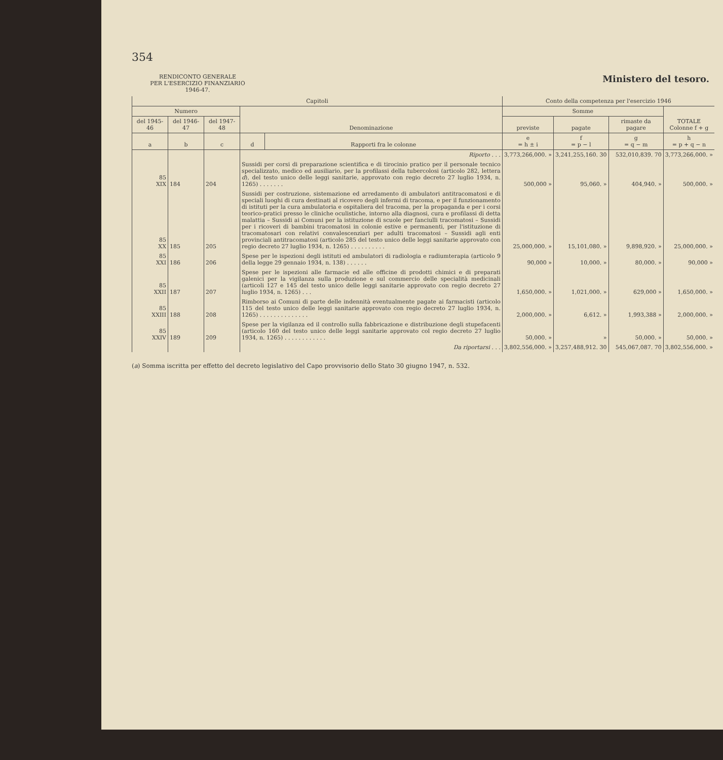354
RENDICONTO GENERALE
PER L'ESERCIZIO FINANZIARIO
1946-47.
Ministero del tesoro.
| Capitoli | | | | | Conto della competenza per l'esercizio 1946 | | | |
| --- | --- | --- | --- | --- | --- | --- | --- | --- |
| Numero | | | Denominazione | | Somme | | | TOTALE Colonne f + g |
| del 1945-46 | del 1946-47 | del 1947-48 | | | previste | pagate | rimaste da pagare | |
| a | b | c | d | Rapporti fra le colonne | e = h ± i | f = p − l | g = q − m | h = p + q − n |
| | | | Riporto . . . | | 3,773,266,000. » | 3,241,255,160. 30 | 532,010,839. 70 | 3,773,266,000. » |
| 85 XIX | 184 | 204 | Sussidi per corsi di preparazione scientifica e di tirocinio pratico per il personale tecnico specializzato, medico ed ausiliario, per la profilassi della tubercolosi (articolo 282, lettera d ), del testo unico delle leggi sanitarie, approvato con regio decreto 27 luglio 1934, n. 1265) . . . . . . . | | 500,000 » | 95,060. » | 404,940. » | 500,000. » |
| 85 XX | 185 | 205 | Sussidi per costruzione, sistemazione ed arredamento di ambulatori antitracomatosi e di speciali luoghi di cura destinati al ricovero degli infermi di tracoma, e per il funzionamento di istituti per la cura ambulatoria e ospitaliera del tracoma, per la propaganda e per i corsi teorico-pratici presso le cliniche oculistiche, intorno alla diagnosi, cura e profilassi di detta malattia – Sussidi ai Comuni per la istituzione di scuole per fanciulli tracomatosi – Sussidi per i ricoveri di bambini tracomatosi in colonie estive e permanenti, per l'istituzione di tracomatosari con relativi convalescenziari per adulti tracomatosi – Sussidi agli enti provinciali antitracomatosi (articolo 285 del testo unico delle leggi sanitarie approvato con regio decreto 27 luglio 1934, n. 1265) . . . . . . . . . . | | 25,000,000. » | 15,101,080. » | 9,898,920. » | 25,000,000. » |
| 85 XXI | 186 | 206 | Spese per le ispezioni degli istituti ed ambulatori di radiologia e radiumterapia (articolo 9 della legge 29 gennaio 1934, n. 138) . . . . . . | | 90,000 » | 10,000. » | 80,000. » | 90,000 » |
| 85 XXII | 187 | 207 | Spese per le ispezioni alle farmacie ed alle officine di prodotti chimici e di preparati galenici per la vigilanza sulla produzione e sul commercio delle specialità medicinali (articoli 127 e 145 del testo unico delle leggi sanitarie approvato con regio decreto 27 luglio 1934, n. 1265) . . . | | 1,650,000. » | 1,021,000. » | 629,000 » | 1,650,000. » |
| 85 XXIII | 188 | 208 | Rimborso ai Comuni di parte delle indennità eventualmente pagate ai farmacisti (articolo 115 del testo unico delle leggi sanitarie approvato con regio decreto 27 luglio 1934, n. 1265) . . . . . . . . . . . . . . | | 2,000,000. » | 6,612. » | 1,993,388 » | 2,000,000. » |
| 85 XXIV | 189 | 209 | Spese per la vigilanza ed il controllo sulla fabbricazione e distribuzione degli stupefacenti (articolo 160 del testo unico delle leggi sanitarie approvato col regio decreto 27 luglio 1934, n. 1265) . . . . . . . . . . . . | | 50,000. » | » | 50,000. » | 50,000. » |
| | | | Da riportarsi . . . | | 3,802,556,000. » | 3,257,488,912. 30 | 545,067,087. 70 | 3,802,556,000. » |
(a) Somma iscritta per effetto del decreto legislativo del Capo provvisorio dello Stato 30 giugno 1947, n. 532.